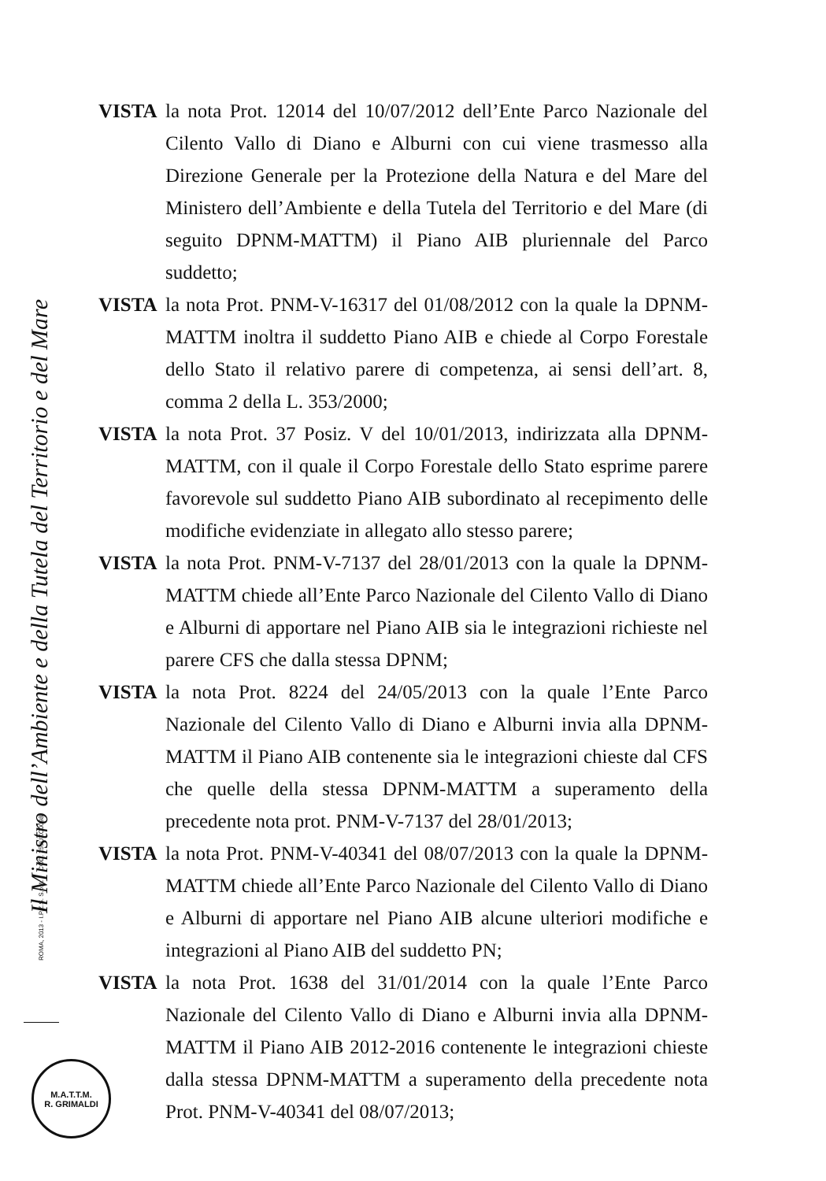VISTA la nota Prot. 12014 del 10/07/2012 dell’Ente Parco Nazionale del Cilento Vallo di Diano e Alburni con cui viene trasmesso alla Direzione Generale per la Protezione della Natura e del Mare del Ministero dell’Ambiente e della Tutela del Territorio e del Mare (di seguito DPNM-MATTM) il Piano AIB pluriennale del Parco suddetto;
VISTA la nota Prot. PNM-V-16317 del 01/08/2012 con la quale la DPNM-MATTM inoltra il suddetto Piano AIB e chiede al Corpo Forestale dello Stato il relativo parere di competenza, ai sensi dell’art. 8, comma 2 della L. 353/2000;
VISTA la nota Prot. 37 Posiz. V del 10/01/2013, indirizzata alla DPNM-MATTM, con il quale il Corpo Forestale dello Stato esprime parere favorevole sul suddetto Piano AIB subordinato al recepimento delle modifiche evidenziate in allegato allo stesso parere;
VISTA la nota Prot. PNM-V-7137 del 28/01/2013 con la quale la DPNM-MATTM chiede all’Ente Parco Nazionale del Cilento Vallo di Diano e Alburni di apportare nel Piano AIB sia le integrazioni richieste nel parere CFS che dalla stessa DPNM;
VISTA la nota Prot. 8224 del 24/05/2013 con la quale l’Ente Parco Nazionale del Cilento Vallo di Diano e Alburni invia alla DPNM-MATTM il Piano AIB contenente sia le integrazioni chieste dal CFS che quelle della stessa DPNM-MATTM a superamento della precedente nota prot. PNM-V-7137 del 28/01/2013;
VISTA la nota Prot. PNM-V-40341 del 08/07/2013 con la quale la DPNM-MATTM chiede all’Ente Parco Nazionale del Cilento Vallo di Diano e Alburni di apportare nel Piano AIB alcune ulteriori modifiche e integrazioni al Piano AIB del suddetto PN;
VISTA la nota Prot. 1638 del 31/01/2014 con la quale l’Ente Parco Nazionale del Cilento Vallo di Diano e Alburni invia alla DPNM-MATTM il Piano AIB 2012-2016 contenente le integrazioni chieste dalla stessa DPNM-MATTM a superamento della precedente nota Prot. PNM-V-40341 del 08/07/2013;
Il Ministro dell’Ambiente e della Tutela del Territorio e del Mare
ROMA, 2013 - I.P.Z.S. S.p.A. COD. 259UXC0098
M.A.T.T.M.
R. GRIMALDI